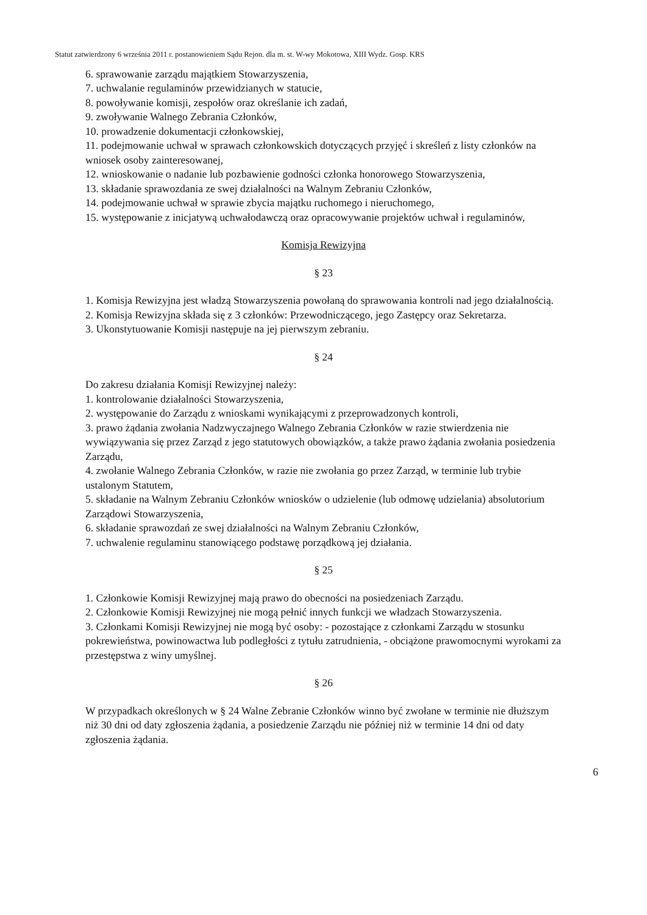Statut zatwierdzony 6 września 2011 r. postanowieniem Sądu Rejon. dla m. st. W-wy Mokotowa, XIII Wydz. Gosp. KRS
6. sprawowanie zarządu majątkiem Stowarzyszenia,
7. uchwalanie regulaminów przewidzianych w statucie,
8. powoływanie komisji, zespołów oraz określanie ich zadań,
9. zwoływanie Walnego Zebrania Członków,
10. prowadzenie dokumentacji członkowskiej,
11. podejmowanie uchwał w sprawach członkowskich dotyczących przyjęć i skreśleń z listy członków na wniosek osoby zainteresowanej,
12. wnioskowanie o nadanie lub pozbawienie godności członka honorowego Stowarzyszenia,
13. składanie sprawozdania ze swej działalności na Walnym Zebraniu Członków,
14. podejmowanie uchwał w sprawie zbycia majątku ruchomego i nieruchomego,
15. występowanie z inicjatywą uchwałodawczą oraz opracowywanie projektów uchwał i regulaminów,
Komisja Rewizyjna
§ 23
1. Komisja Rewizyjna jest władzą Stowarzyszenia powołaną do sprawowania kontroli nad jego działalnością.
2. Komisja Rewizyjna składa się z 3 członków: Przewodniczącego, jego Zastępcy oraz Sekretarza.
3. Ukonstytuowanie Komisji następuje na jej pierwszym zebraniu.
§ 24
Do zakresu działania Komisji Rewizyjnej należy:
1. kontrolowanie działalności Stowarzyszenia,
2. występowanie do Zarządu z wnioskami wynikającymi z przeprowadzonych kontroli,
3. prawo żądania zwołania Nadzwyczajnego Walnego Zebrania Członków w razie stwierdzenia nie wywiązywania się przez Zarząd z jego statutowych obowiązków, a także prawo żądania zwołania posiedzenia Zarządu,
4. zwołanie Walnego Zebrania Członków, w razie nie zwołania go przez Zarząd, w terminie lub trybie ustalonym Statutem,
5. składanie na Walnym Zebraniu Członków wniosków o udzielenie (lub odmowę udzielania) absolutorium Zarządowi Stowarzyszenia,
6. składanie sprawozdań ze swej działalności na Walnym Zebraniu Członków,
7. uchwalenie regulaminu stanowiącego podstawę porządkową jej działania.
§ 25
1. Członkowie Komisji Rewizyjnej mają prawo do obecności na posiedzeniach Zarządu.
2. Członkowie Komisji Rewizyjnej nie mogą pełnić innych funkcji we władzach Stowarzyszenia.
3. Członkami Komisji Rewizyjnej nie mogą być osoby: - pozostające z członkami Zarządu w stosunku pokrewieństwa, powinowactwa lub podległości z tytułu zatrudnienia, - obciążone prawomocnymi wyrokami za przestępstwa z winy umyślnej.
§ 26
W przypadkach określonych w § 24 Walne Zebranie Członków winno być zwołane w terminie nie dłuższym niż 30 dni od daty zgłoszenia żądania, a posiedzenie Zarządu nie później niż w terminie 14 dni od daty zgłoszenia żądania.
6